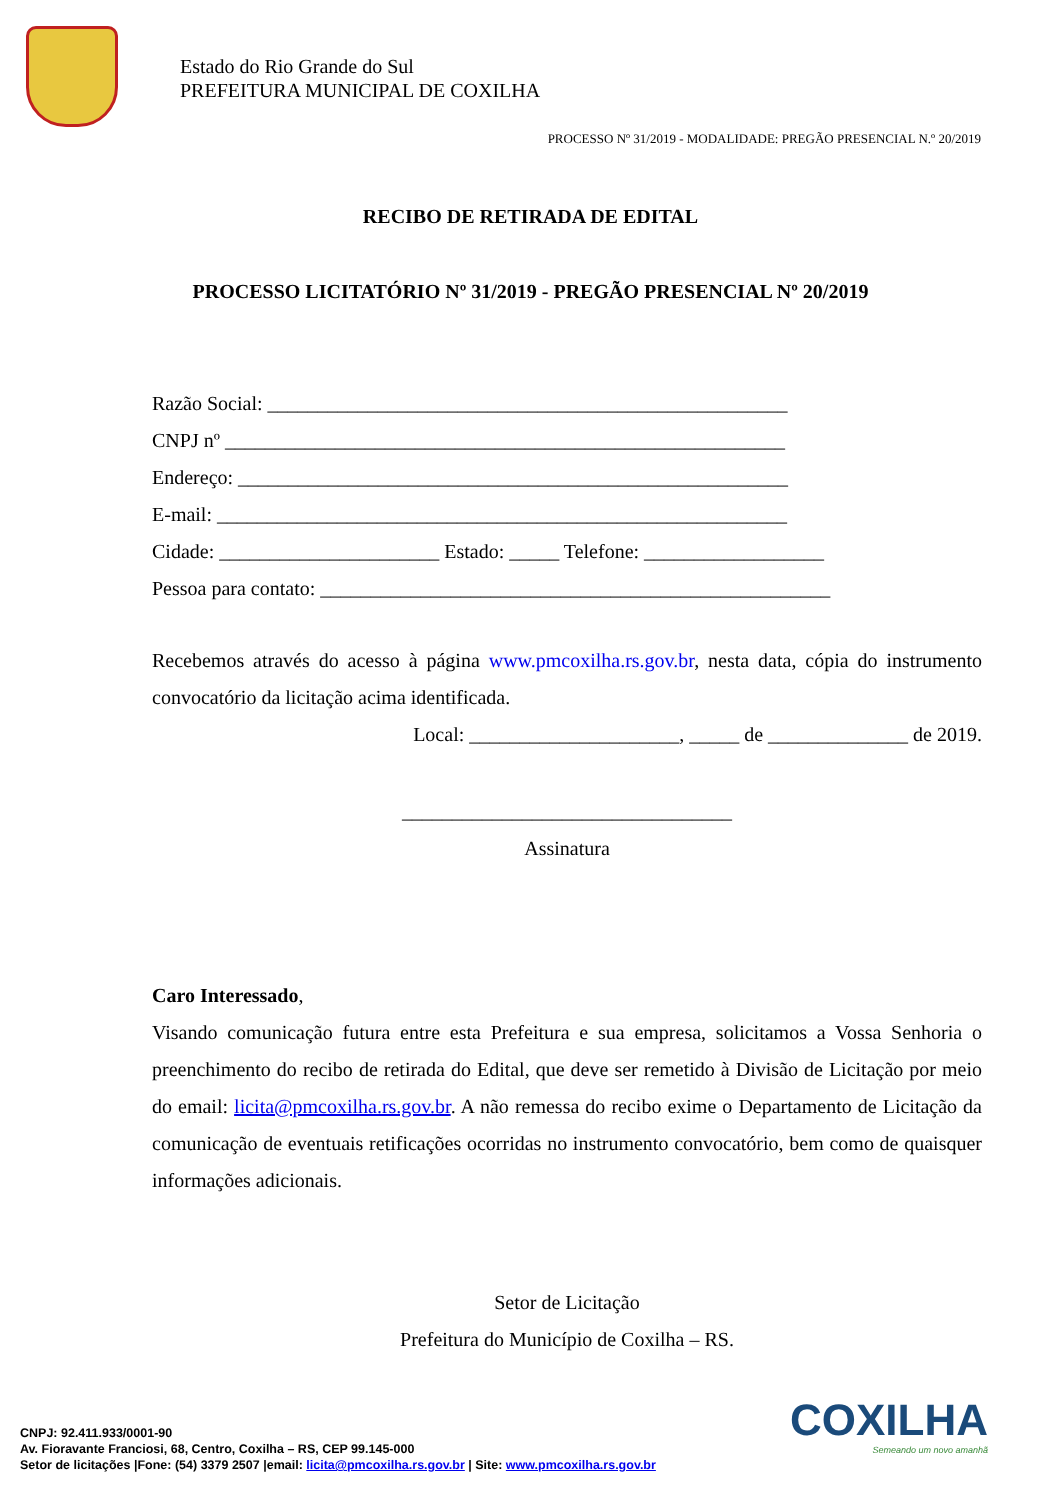Estado do Rio Grande do Sul
PREFEITURA MUNICIPAL DE COXILHA
PROCESSO Nº 31/2019 - MODALIDADE: PREGÃO PRESENCIAL N.º 20/2019
RECIBO DE RETIRADA DE EDITAL
PROCESSO LICITATÓRIO Nº 31/2019 - PREGÃO PRESENCIAL Nº 20/2019
Razão Social: ____________________________________________________
CNPJ nº ________________________________________________________
Endereço: _______________________________________________________
E-mail: _________________________________________________________
Cidade: ______________________ Estado: _____ Telefone: __________________
Pessoa para contato: ___________________________________________________
Recebemos através do acesso à página www.pmcoxilha.rs.gov.br, nesta data, cópia do instrumento convocatório da licitação acima identificada.
Local: _____________________, _____ de ______________ de 2019.
_________________________________
Assinatura
Caro Interessado,
Visando comunicação futura entre esta Prefeitura e sua empresa, solicitamos a Vossa Senhoria o preenchimento do recibo de retirada do Edital, que deve ser remetido à Divisão de Licitação por meio do email: licita@pmcoxilha.rs.gov.br. A não remessa do recibo exime o Departamento de Licitação da comunicação de eventuais retificações ocorridas no instrumento convocatório, bem como de quaisquer informações adicionais.
Setor de Licitação
Prefeitura do Município de Coxilha – RS.
CNPJ: 92.411.933/0001-90
Av. Fioravante Franciosi, 68, Centro, Coxilha – RS, CEP 99.145-000
Setor de licitações |Fone: (54) 3379 2507 |email: licita@pmcoxilha.rs.gov.br | Site: www.pmcoxilha.rs.gov.br
COXILHA
Semeando um novo amanhã